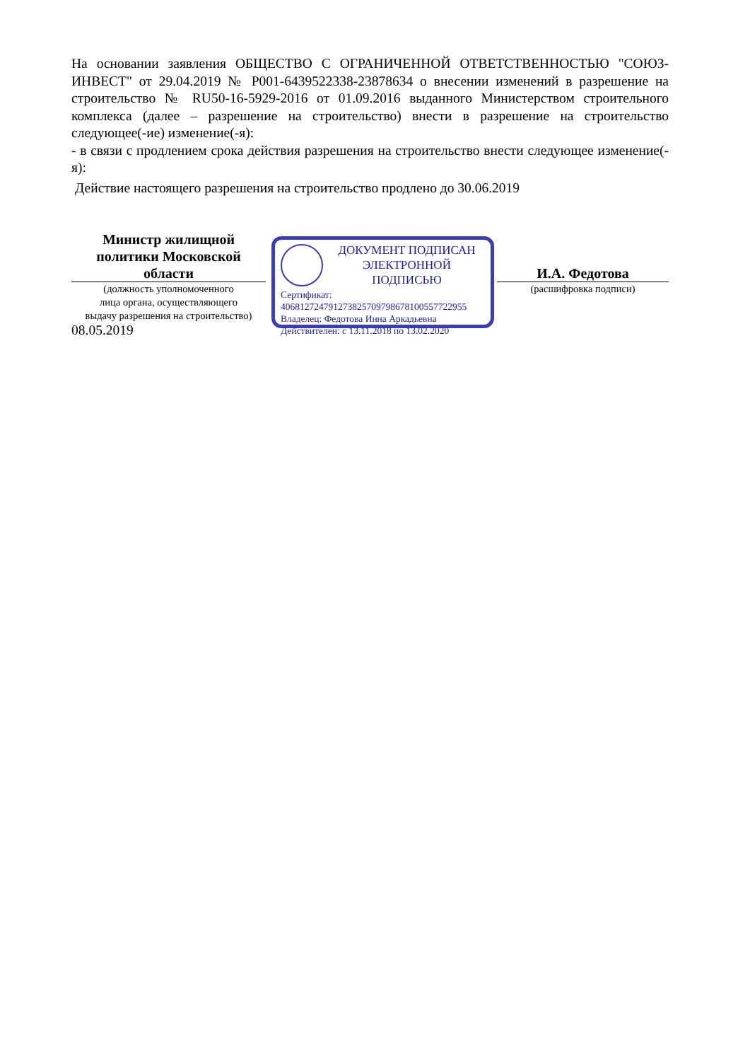На основании заявления ОБЩЕСТВО С ОГРАНИЧЕННОЙ ОТВЕТСТВЕННОСТЬЮ "СОЮЗ-ИНВЕСТ" от 29.04.2019 № Р001-6439522338-23878634 о внесении изменений в разрешение на строительство № RU50-16-5929-2016 от 01.09.2016 выданного Министерством строительного комплекса (далее – разрешение на строительство) внести в разрешение на строительство следующее(-ие) изменение(-я):
- в связи с продлением срока действия разрешения на строительство внести следующее изменение(-я):
Действие настоящего разрешения на строительство продлено до 30.06.2019
Министр жилищной
политики Московской
области
(должность уполномоченного
лица органа, осуществляющего
выдачу разрешения на строительство)
08.05.2019
ДОКУМЕНТ ПОДПИСАН
ЭЛЕКТРОННОЙ ПОДПИСЬЮ
Сертификат:
406812724791273825709798678100557722955
Владелец: Федотова Инна Аркадьевна
Действителен: с 13.11.2018 по 13.02.2020
И.А. Федотова
(расшифровка подписи)